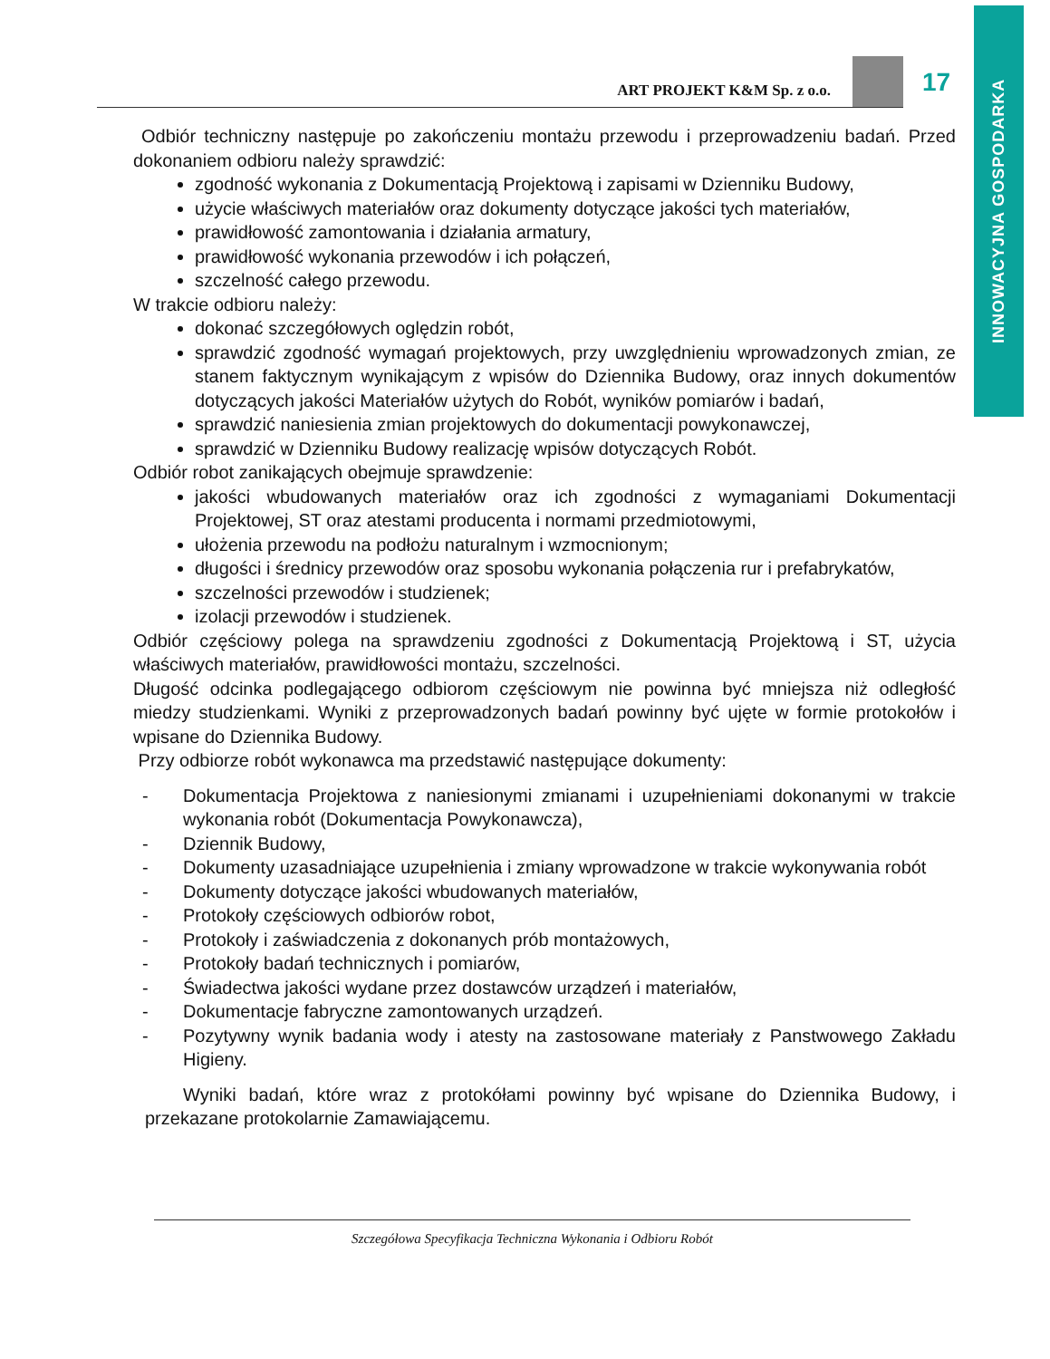INNOWACYJNA GOSPODARKA
ART PROJEKT K&M Sp. z o.o.
17
Odbiór techniczny następuje po zakończeniu montażu przewodu i przeprowadzeniu badań. Przed dokonaniem odbioru należy sprawdzić:
zgodność wykonania z Dokumentacją Projektową i zapisami w Dzienniku Budowy,
użycie właściwych materiałów oraz dokumenty dotyczące jakości tych materiałów,
prawidłowość zamontowania i działania armatury,
prawidłowość wykonania przewodów i ich połączeń,
szczelność całego przewodu.
W trakcie odbioru należy:
dokonać szczegółowych oględzin robót,
sprawdzić zgodność wymagań projektowych, przy uwzględnieniu wprowadzonych zmian, ze stanem faktycznym wynikającym z wpisów do Dziennika Budowy, oraz innych dokumentów dotyczących jakości Materiałów użytych do Robót, wyników pomiarów i badań,
sprawdzić naniesienia zmian projektowych do dokumentacji powykonawczej,
sprawdzić w Dzienniku Budowy realizację wpisów dotyczących Robót.
Odbiór robot zanikających obejmuje sprawdzenie:
jakości wbudowanych materiałów oraz ich zgodności z wymaganiami Dokumentacji Projektowej, ST oraz atestami producenta i normami przedmiotowymi,
ułożenia przewodu na podłożu naturalnym i wzmocnionym;
długości i średnicy przewodów oraz sposobu wykonania połączenia rur i prefabrykatów,
szczelności przewodów i studzienek;
izolacji przewodów i studzienek.
Odbiór częściowy polega na sprawdzeniu zgodności z Dokumentacją Projektową i ST, użycia właściwych materiałów, prawidłowości montażu, szczelności.
Długość odcinka podlegającego odbiorom częściowym nie powinna być mniejsza niż odległość miedzy studzienkami. Wyniki z przeprowadzonych badań powinny być ujęte w formie protokołów i wpisane do Dziennika Budowy.
Przy odbiorze robót wykonawca ma przedstawić następujące dokumenty:
- Dokumentacja Projektowa z naniesionymi zmianami i uzupełnieniami dokonanymi w trakcie wykonania robót (Dokumentacja Powykonawcza),
- Dziennik Budowy,
- Dokumenty uzasadniające uzupełnienia i zmiany wprowadzone w trakcie wykonywania robót
- Dokumenty dotyczące jakości wbudowanych materiałów,
- Protokoły częściowych odbiorów robot,
- Protokoły i zaświadczenia z dokonanych prób montażowych,
- Protokoły badań technicznych i pomiarów,
- Świadectwa jakości wydane przez dostawców urządzeń i materiałów,
- Dokumentacje fabryczne zamontowanych urządzeń.
- Pozytywny wynik badania wody i atesty na zastosowane materiały z Panstwowego Zakładu Higieny.
Wyniki badań, które wraz z protokółami powinny być wpisane do Dziennika Budowy, i przekazane protokolarnie Zamawiającemu.
Szczegółowa Specyfikacja Techniczna Wykonania i Odbioru Robót